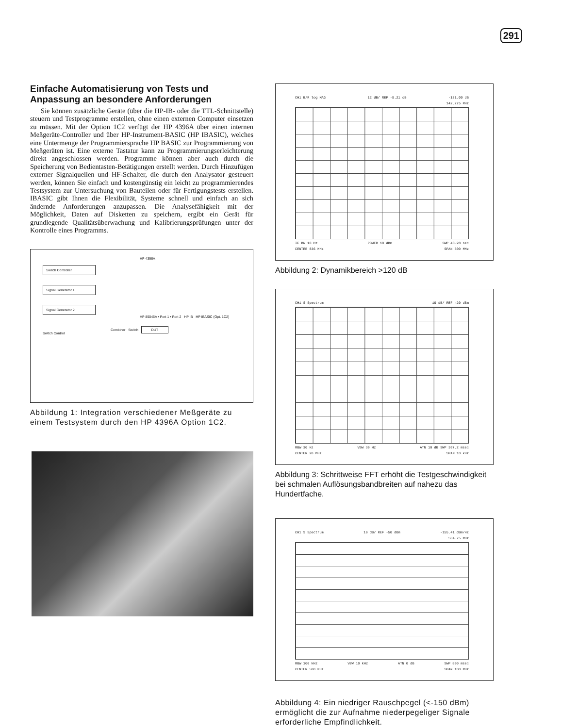291
Einfache Automatisierung von Tests und Anpassung an besondere Anforderungen
Sie können zusätzliche Geräte (über die HP-IB- oder die TTL-Schnittstelle) steuern und Testprogramme erstellen, ohne einen externen Computer einsetzen zu müssen. Mit der Option 1C2 verfügt der HP 4396A über einen internen Meßgeräte-Controller und über HP-Instrument-BASIC (HP IBASIC), welches eine Untermenge der Programmiersprache HP BASIC zur Programmierung von Meßgeräten ist. Eine externe Tastatur kann zu Programmierungserleichterung direkt angeschlossen werden. Programme können aber auch durch die Speicherung von Bedientasten-Betätigungen erstellt werden. Durch Hinzufügen externer Signalquellen und HF-Schalter, die durch den Analysator gesteuert werden, können Sie einfach und kostengünstig ein leicht zu programmierendes Testsystem zur Untersuchung von Bauteilen oder für Fertigungstests erstellen. IBASIC gibt Ihnen die Flexibilität, Systeme schnell und einfach an sich ändernde Anforderungen anzupassen. Die Analysefähigkeit mit der Möglichkeit, Daten auf Disketten zu speichern, ergibt ein Gerät für grundlegende Qualitätsüberwachung und Kalibrierungsprüfungen unter der Kontrolle eines Programms.
HP 4396A
Switch Controller
Signal Generator 1
Signal Generator 2
HP 85046A • Port 1 • Port 2 HP IB HP IBASIC (Opt. 1C2)
Combiner Switch DUT
Switch Control
Abbildung 1: Integration verschiedener Meßgeräte zu einem Testsystem durch den HP 4396A Option 1C2.
CH1 B/R log MAG 12 dB/ REF -5.21 dB -131.09 dB
142.275 MHz
IF BW 10 Hz POWER 10 dBm SWP 40.28 sec
CENTER 836 MHz SPAN 300 MHz
Abbildung 2: Dynamikbereich >120 dB
CH1 S Spectrum 10 dB/ REF -20 dBm
RBW 30 Hz VBW 30 Hz ATN 10 dB SWP 367.2 msec
CENTER 20 MHz SPAN 10 kHz
Abbildung 3: Schrittweise FFT erhöht die Testgeschwindigkeit bei schmalen Auflösungsbandbreiten auf nahezu das Hundertfache.
CH1 S Spectrum 10 dB/ REF -50 dBm -155.41 dBm/Hz
504.75 MHz
RBW 100 kHz VBW 10 kHz ATN 0 dB SWP 800 msec
CENTER 500 MHz SPAN 100 MHz
Abbildung 4: Ein niedriger Rauschpegel (<-150 dBm) ermöglicht die zur Aufnahme niederpegeliger Signale erforderliche Empfindlichkeit.